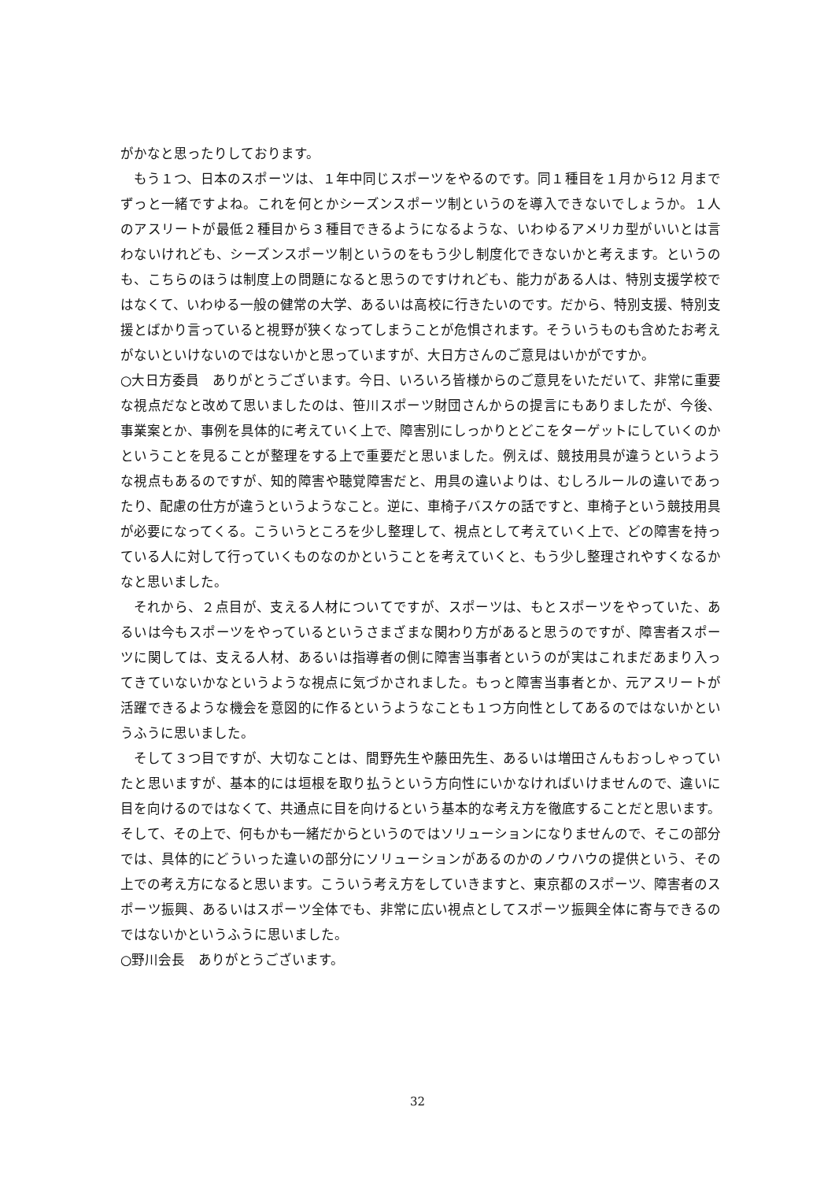がかなと思ったりしております。
もう１つ、日本のスポーツは、１年中同じスポーツをやるのです。同１種目を１月から12 月までずっと一緒ですよね。これを何とかシーズンスポーツ制というのを導入できないでしょうか。１人のアスリートが最低２種目から３種目できるようになるような、いわゆるアメリカ型がいいとは言わないけれども、シーズンスポーツ制というのをもう少し制度化できないかと考えます。というのも、こちらのほうは制度上の問題になると思うのですけれども、能力がある人は、特別支援学校ではなくて、いわゆる一般の健常の大学、あるいは高校に行きたいのです。だから、特別支援、特別支援とばかり言っていると視野が狭くなってしまうことが危惧されます。そういうものも含めたお考えがないといけないのではないかと思っていますが、大日方さんのご意見はいかがですか。
○大日方委員　ありがとうございます。今日、いろいろ皆様からのご意見をいただいて、非常に重要な視点だなと改めて思いましたのは、笹川スポーツ財団さんからの提言にもありましたが、今後、事業案とか、事例を具体的に考えていく上で、障害別にしっかりとどこをターゲットにしていくのかということを見ることが整理をする上で重要だと思いました。例えば、競技用具が違うというような視点もあるのですが、知的障害や聴覚障害だと、用具の違いよりは、むしろルールの違いであったり、配慮の仕方が違うというようなこと。逆に、車椅子バスケの話ですと、車椅子という競技用具が必要になってくる。こういうところを少し整理して、視点として考えていく上で、どの障害を持っている人に対して行っていくものなのかということを考えていくと、もう少し整理されやすくなるかなと思いました。
それから、２点目が、支える人材についてですが、スポーツは、もとスポーツをやっていた、あるいは今もスポーツをやっているというさまざまな関わり方があると思うのですが、障害者スポーツに関しては、支える人材、あるいは指導者の側に障害当事者というのが実はこれまだあまり入ってきていないかなというような視点に気づかされました。もっと障害当事者とか、元アスリートが活躍できるような機会を意図的に作るというようなことも１つ方向性としてあるのではないかというふうに思いました。
そして３つ目ですが、大切なことは、間野先生や藤田先生、あるいは増田さんもおっしゃっていたと思いますが、基本的には垣根を取り払うという方向性にいかなければいけませんので、違いに目を向けるのではなくて、共通点に目を向けるという基本的な考え方を徹底することだと思います。そして、その上で、何もかも一緒だからというのではソリューションになりませんので、そこの部分では、具体的にどういった違いの部分にソリューションがあるのかのノウハウの提供という、その上での考え方になると思います。こういう考え方をしていきますと、東京都のスポーツ、障害者のスポーツ振興、あるいはスポーツ全体でも、非常に広い視点としてスポーツ振興全体に寄与できるのではないかというふうに思いました。
○野川会長　ありがとうございます。
32